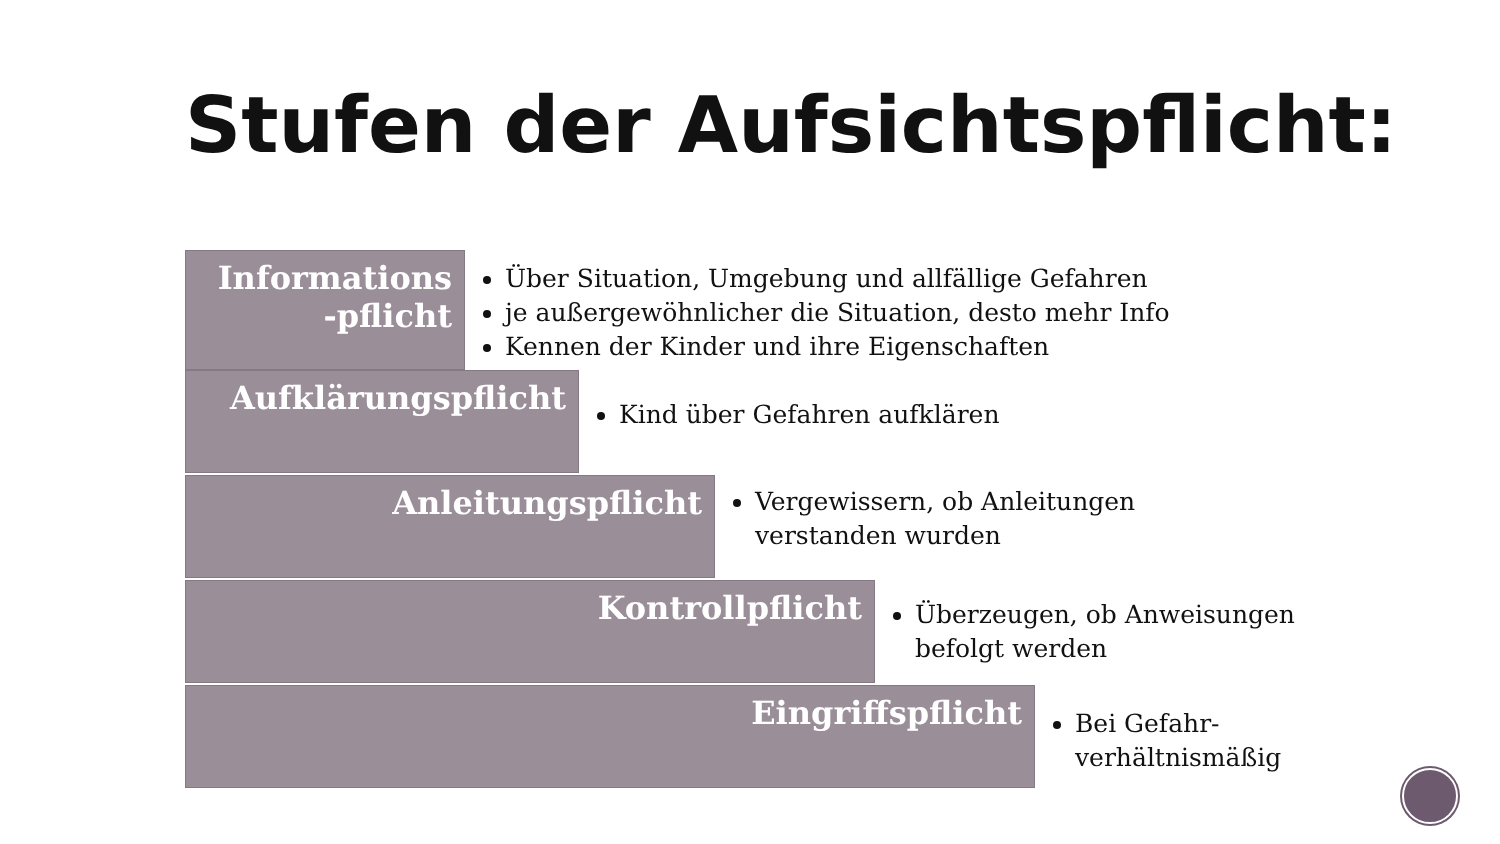Stufen der Aufsichtspflicht:
Informations
-pflicht
Über Situation, Umgebung und allfällige Gefahren
je außergewöhnlicher die Situation, desto mehr Info
Kennen der Kinder und ihre Eigenschaften
Aufklärungspflicht
Kind über Gefahren aufklären
Anleitungspflicht
Vergewissern, ob Anleitungen verstanden wurden
Kontrollpflicht
Überzeugen, ob Anweisungen befolgt werden
Eingriffspflicht
Bei Gefahr- verhältnismäßig